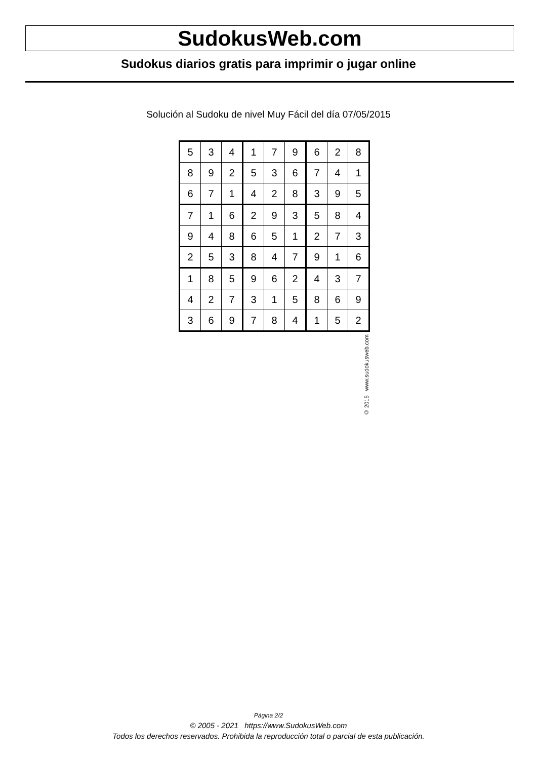SudokusWeb.com
Sudokus diarios gratis para imprimir o jugar online
Solución al Sudoku de nivel Muy Fácil del día 07/05/2015
| 5 | 3 | 4 | 1 | 7 | 9 | 6 | 2 | 8 |
| 8 | 9 | 2 | 5 | 3 | 6 | 7 | 4 | 1 |
| 6 | 7 | 1 | 4 | 2 | 8 | 3 | 9 | 5 |
| 7 | 1 | 6 | 2 | 9 | 3 | 5 | 8 | 4 |
| 9 | 4 | 8 | 6 | 5 | 1 | 2 | 7 | 3 |
| 2 | 5 | 3 | 8 | 4 | 7 | 9 | 1 | 6 |
| 1 | 8 | 5 | 9 | 6 | 2 | 4 | 3 | 7 |
| 4 | 2 | 7 | 3 | 1 | 5 | 8 | 6 | 9 |
| 3 | 6 | 9 | 7 | 8 | 4 | 1 | 5 | 2 |
© 2015 www.sudokusweb.com
Página 2/2
© 2005 - 2021 https://www.SudokusWeb.com
Todos los derechos reservados. Prohibida la reproducción total o parcial de esta publicación.